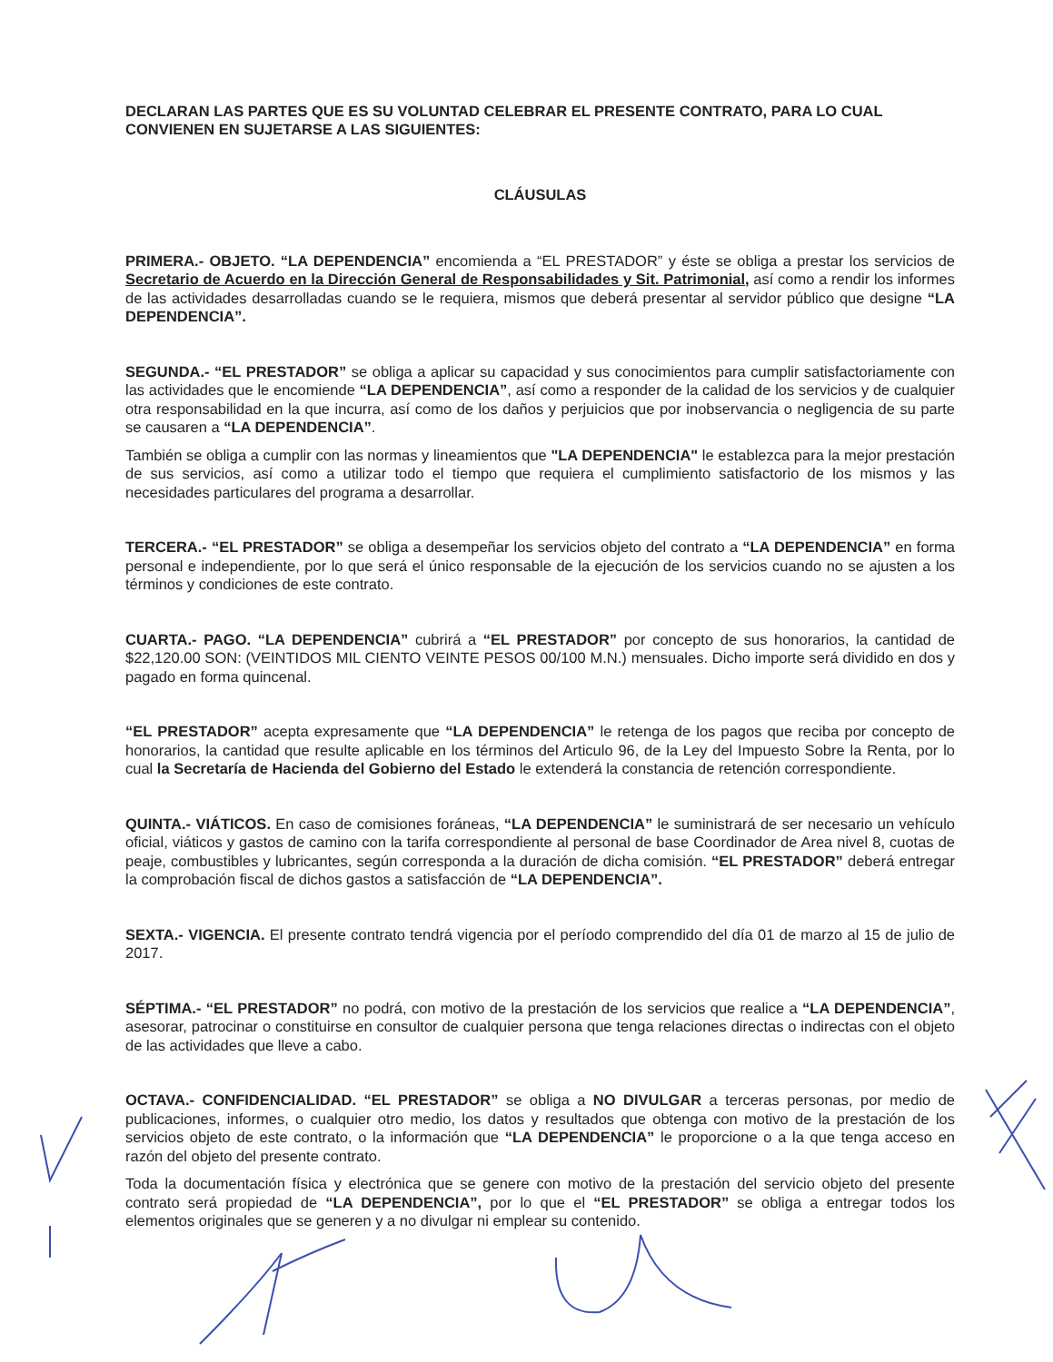DECLARAN LAS PARTES QUE ES SU VOLUNTAD CELEBRAR EL PRESENTE CONTRATO, PARA LO CUAL CONVIENEN EN SUJETARSE A LAS SIGUIENTES:
CLÁUSULAS
PRIMERA.- OBJETO. “LA DEPENDENCIA” encomienda a “EL PRESTADOR” y éste se obliga a prestar los servicios de Secretario de Acuerdo en la Dirección General de Responsabilidades y Sit. Patrimonial, así como a rendir los informes de las actividades desarrolladas cuando se le requiera, mismos que deberá presentar al servidor público que designe “LA DEPENDENCIA”.
SEGUNDA.- “EL PRESTADOR” se obliga a aplicar su capacidad y sus conocimientos para cumplir satisfactoriamente con las actividades que le encomiende “LA DEPENDENCIA”, así como a responder de la calidad de los servicios y de cualquier otra responsabilidad en la que incurra, así como de los daños y perjuicios que por inobservancia o negligencia de su parte se causaren a “LA DEPENDENCIA”.
También se obliga a cumplir con las normas y lineamientos que "LA DEPENDENCIA" le establezca para la mejor prestación de sus servicios, así como a utilizar todo el tiempo que requiera el cumplimiento satisfactorio de los mismos y las necesidades particulares del programa a desarrollar.
TERCERA.- “EL PRESTADOR” se obliga a desempeñar los servicios objeto del contrato a “LA DEPENDENCIA” en forma personal e independiente, por lo que será el único responsable de la ejecución de los servicios cuando no se ajusten a los términos y condiciones de este contrato.
CUARTA.- PAGO. “LA DEPENDENCIA” cubrirá a “EL PRESTADOR” por concepto de sus honorarios, la cantidad de $22,120.00 SON: (VEINTIDOS MIL CIENTO VEINTE PESOS 00/100 M.N.) mensuales. Dicho importe será dividido en dos y pagado en forma quincenal.
“EL PRESTADOR” acepta expresamente que “LA DEPENDENCIA” le retenga de los pagos que reciba por concepto de honorarios, la cantidad que resulte aplicable en los términos del Articulo 96, de la Ley del Impuesto Sobre la Renta, por lo cual la Secretaría de Hacienda del Gobierno del Estado le extenderá la constancia de retención correspondiente.
QUINTA.- VIÁTICOS. En caso de comisiones foráneas, “LA DEPENDENCIA” le suministrará de ser necesario un vehículo oficial, viáticos y gastos de camino con la tarifa correspondiente al personal de base Coordinador de Area nivel 8, cuotas de peaje, combustibles y lubricantes, según corresponda a la duración de dicha comisión. “EL PRESTADOR” deberá entregar la comprobación fiscal de dichos gastos a satisfacción de “LA DEPENDENCIA”.
SEXTA.- VIGENCIA. El presente contrato tendrá vigencia por el período comprendido del día 01 de marzo al 15 de julio de 2017.
SÉPTIMA.- “EL PRESTADOR” no podrá, con motivo de la prestación de los servicios que realice a “LA DEPENDENCIA”, asesorar, patrocinar o constituirse en consultor de cualquier persona que tenga relaciones directas o indirectas con el objeto de las actividades que lleve a cabo.
OCTAVA.- CONFIDENCIALIDAD. “EL PRESTADOR” se obliga a NO DIVULGAR a terceras personas, por medio de publicaciones, informes, o cualquier otro medio, los datos y resultados que obtenga con motivo de la prestación de los servicios objeto de este contrato, o la información que “LA DEPENDENCIA” le proporcione o a la que tenga acceso en razón del objeto del presente contrato.
Toda la documentación física y electrónica que se genere con motivo de la prestación del servicio objeto del presente contrato será propiedad de “LA DEPENDENCIA”, por lo que el “EL PRESTADOR” se obliga a entregar todos los elementos originales que se generen y a no divulgar ni emplear su contenido.